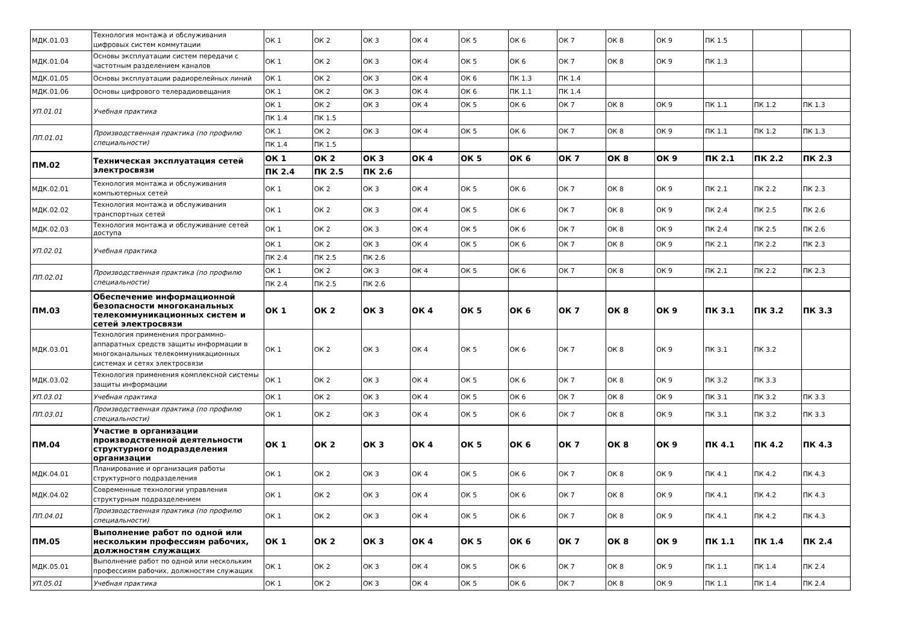| МДК.01.03 | Технология монтажа и обслуживания цифровых систем коммутации | ОК 1 | ОК 2 | ОК 3 | ОК 4 | ОК 5 | ОК 6 | ОК 7 | ОК 8 | ОК 9 | ПК 1.5 | | |
| МДК.01.04 | Основы эксплуатации систем передачи с частотным разделением каналов | ОК 1 | ОК 2 | ОК 3 | ОК 4 | ОК 5 | ОК 6 | ОК 7 | ОК 8 | ОК 9 | ПК 1.3 | | |
| МДК.01.05 | Основы эксплуатации радиорелейных линий | ОК 1 | ОК 2 | ОК 3 | ОК 4 | ОК 6 | ПК 1.3 | ПК 1.4 | | | | | |
| МДК.01.06 | Основы цифрового телерадиовещания | ОК 1 | ОК 2 | ОК 3 | ОК 4 | ОК 6 | ПК 1.1 | ПК 1.4 | | | | | |
| УП.01.01 | Учебная практика | ОК 1 | ОК 2 | ОК 3 | ОК 4 | ОК 5 | ОК 6 | ОК 7 | ОК 8 | ОК 9 | ПК 1.1 | ПК 1.2 | ПК 1.3 |
| | | ПК 1.4 | ПК 1.5 | | | | | | | | | | |
| ПП.01.01 | Производственная практика (по профилю специальности) | ОК 1 | ОК 2 | ОК 3 | ОК 4 | ОК 5 | ОК 6 | ОК 7 | ОК 8 | ОК 9 | ПК 1.1 | ПК 1.2 | ПК 1.3 |
| | | ПК 1.4 | ПК 1.5 | | | | | | | | | | |
| ПМ.02 | Техническая эксплуатация сетей электросвязи | ОК 1 | ОК 2 | ОК 3 | ОК 4 | ОК 5 | ОК 6 | ОК 7 | ОК 8 | ОК 9 | ПК 2.1 | ПК 2.2 | ПК 2.3 |
| | | ПК 2.4 | ПК 2.5 | ПК 2.6 | | | | | | | | | |
| МДК.02.01 | Технология монтажа и обслуживания компьютерных сетей | ОК 1 | ОК 2 | ОК 3 | ОК 4 | ОК 5 | ОК 6 | ОК 7 | ОК 8 | ОК 9 | ПК 2.1 | ПК 2.2 | ПК 2.3 |
| МДК.02.02 | Технология монтажа и обслуживания транспортных сетей | ОК 1 | ОК 2 | ОК 3 | ОК 4 | ОК 5 | ОК 6 | ОК 7 | ОК 8 | ОК 9 | ПК 2.4 | ПК 2.5 | ПК 2.6 |
| МДК.02.03 | Технология монтажа и обслуживание сетей доступа | ОК 1 | ОК 2 | ОК 3 | ОК 4 | ОК 5 | ОК 6 | ОК 7 | ОК 8 | ОК 9 | ПК 2.4 | ПК 2.5 | ПК 2.6 |
| УП.02.01 | Учебная практика | ОК 1 | ОК 2 | ОК 3 | ОК 4 | ОК 5 | ОК 6 | ОК 7 | ОК 8 | ОК 9 | ПК 2.1 | ПК 2.2 | ПК 2.3 |
| | | ПК 2.4 | ПК 2.5 | ПК 2.6 | | | | | | | | | |
| ПП.02.01 | Производственная практика (по профилю специальности) | ОК 1 | ОК 2 | ОК 3 | ОК 4 | ОК 5 | ОК 6 | ОК 7 | ОК 8 | ОК 9 | ПК 2.1 | ПК 2.2 | ПК 2.3 |
| | | ПК 2.4 | ПК 2.5 | ПК 2.6 | | | | | | | | | |
| ПМ.03 | Обеспечение информационной безопасности многоканальных телекоммуникационных систем и сетей электросвязи | ОК 1 | ОК 2 | ОК 3 | ОК 4 | ОК 5 | ОК 6 | ОК 7 | ОК 8 | ОК 9 | ПК 3.1 | ПК 3.2 | ПК 3.3 |
| МДК.03.01 | Технология применения программно-аппаратных средств защиты информации в многоканальных телекоммуникационных системах и сетях электросвязи | ОК 1 | ОК 2 | ОК 3 | ОК 4 | ОК 5 | ОК 6 | ОК 7 | ОК 8 | ОК 9 | ПК 3.1 | ПК 3.2 | |
| МДК.03.02 | Технология применения комплексной системы защиты информации | ОК 1 | ОК 2 | ОК 3 | ОК 4 | ОК 5 | ОК 6 | ОК 7 | ОК 8 | ОК 9 | ПК 3.2 | ПК 3.3 | |
| УП.03.01 | Учебная практика | ОК 1 | ОК 2 | ОК 3 | ОК 4 | ОК 5 | ОК 6 | ОК 7 | ОК 8 | ОК 9 | ПК 3.1 | ПК 3.2 | ПК 3.3 |
| ПП.03.01 | Производственная практика (по профилю специальности) | ОК 1 | ОК 2 | ОК 3 | ОК 4 | ОК 5 | ОК 6 | ОК 7 | ОК 8 | ОК 9 | ПК 3.1 | ПК 3.2 | ПК 3.3 |
| ПМ.04 | Участие в организации производственной деятельности структурного подразделения организации | ОК 1 | ОК 2 | ОК 3 | ОК 4 | ОК 5 | ОК 6 | ОК 7 | ОК 8 | ОК 9 | ПК 4.1 | ПК 4.2 | ПК 4.3 |
| МДК.04.01 | Планирование и организация работы структурного подразделения | ОК 1 | ОК 2 | ОК 3 | ОК 4 | ОК 5 | ОК 6 | ОК 7 | ОК 8 | ОК 9 | ПК 4.1 | ПК 4.2 | ПК 4.3 |
| МДК.04.02 | Современные технологии управления структурным подразделением | ОК 1 | ОК 2 | ОК 3 | ОК 4 | ОК 5 | ОК 6 | ОК 7 | ОК 8 | ОК 9 | ПК 4.1 | ПК 4.2 | ПК 4.3 |
| ПП.04.01 | Производственная практика (по профилю специальности) | ОК 1 | ОК 2 | ОК 3 | ОК 4 | ОК 5 | ОК 6 | ОК 7 | ОК 8 | ОК 9 | ПК 4.1 | ПК 4.2 | ПК 4.3 |
| ПМ.05 | Выполнение работ по одной или нескольким профессиям рабочих, должностям служащих | ОК 1 | ОК 2 | ОК 3 | ОК 4 | ОК 5 | ОК 6 | ОК 7 | ОК 8 | ОК 9 | ПК 1.1 | ПК 1.4 | ПК 2.4 |
| МДК.05.01 | Выполнение работ по одной или нескольким профессиям рабочих, должностям служащих | ОК 1 | ОК 2 | ОК 3 | ОК 4 | ОК 5 | ОК 6 | ОК 7 | ОК 8 | ОК 9 | ПК 1.1 | ПК 1.4 | ПК 2.4 |
| УП.05.01 | Учебная практика | ОК 1 | ОК 2 | ОК 3 | ОК 4 | ОК 5 | ОК 6 | ОК 7 | ОК 8 | ОК 9 | ПК 1.1 | ПК 1.4 | ПК 2.4 |